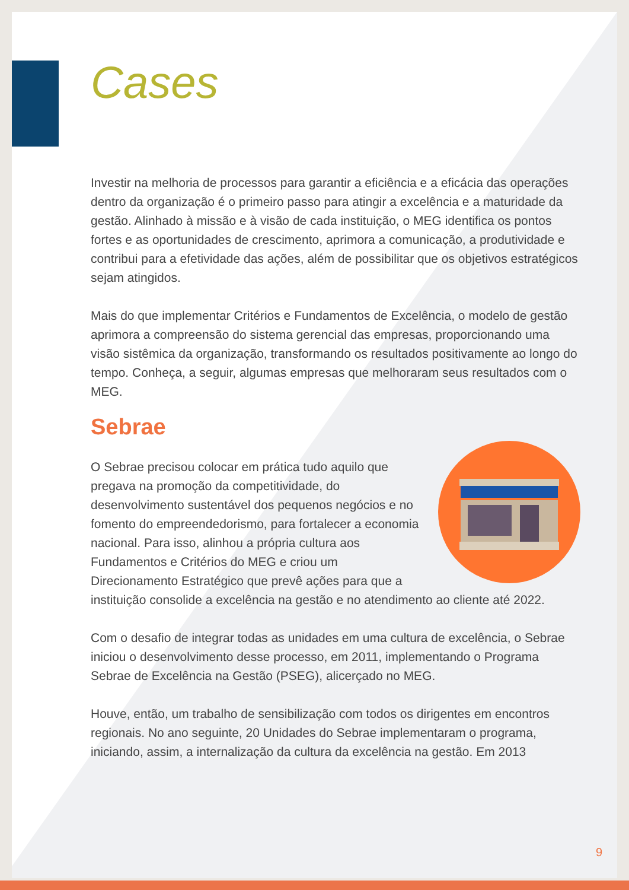Cases
Investir na melhoria de processos para garantir a eficiência e a eficácia das operações dentro da organização é o primeiro passo para atingir a excelência e a maturidade da gestão. Alinhado à missão e à visão de cada instituição, o MEG identifica os pontos fortes e as oportunidades de crescimento, aprimora a comunicação, a produtividade e contribui para a efetividade das ações, além de possibilitar que os objetivos estratégicos sejam atingidos.
Mais do que implementar Critérios e Fundamentos de Excelência, o modelo de gestão aprimora a compreensão do sistema gerencial das empresas, proporcionando uma visão sistêmica da organização, transformando os resultados positivamente ao longo do tempo. Conheça, a seguir, algumas empresas que melhoraram seus resultados com o MEG.
Sebrae
O Sebrae precisou colocar em prática tudo aquilo que pregava na promoção da competitividade, do desenvolvimento sustentável dos pequenos negócios e no fomento do empreendedorismo, para fortalecer a economia nacional. Para isso, alinhou a própria cultura aos Fundamentos e Critérios do MEG e criou um Direcionamento Estratégico que prevê ações para que a instituição consolide a excelência na gestão e no atendimento ao cliente até 2022.
Com o desafio de integrar todas as unidades em uma cultura de excelência, o Sebrae iniciou o desenvolvimento desse processo, em 2011, implementando o Programa Sebrae de Excelência na Gestão (PSEG), alicerçado no MEG.
Houve, então, um trabalho de sensibilização com todos os dirigentes em encontros regionais. No ano seguinte, 20 Unidades do Sebrae implementaram o programa, iniciando, assim, a internalização da cultura da excelência na gestão. Em 2013
9